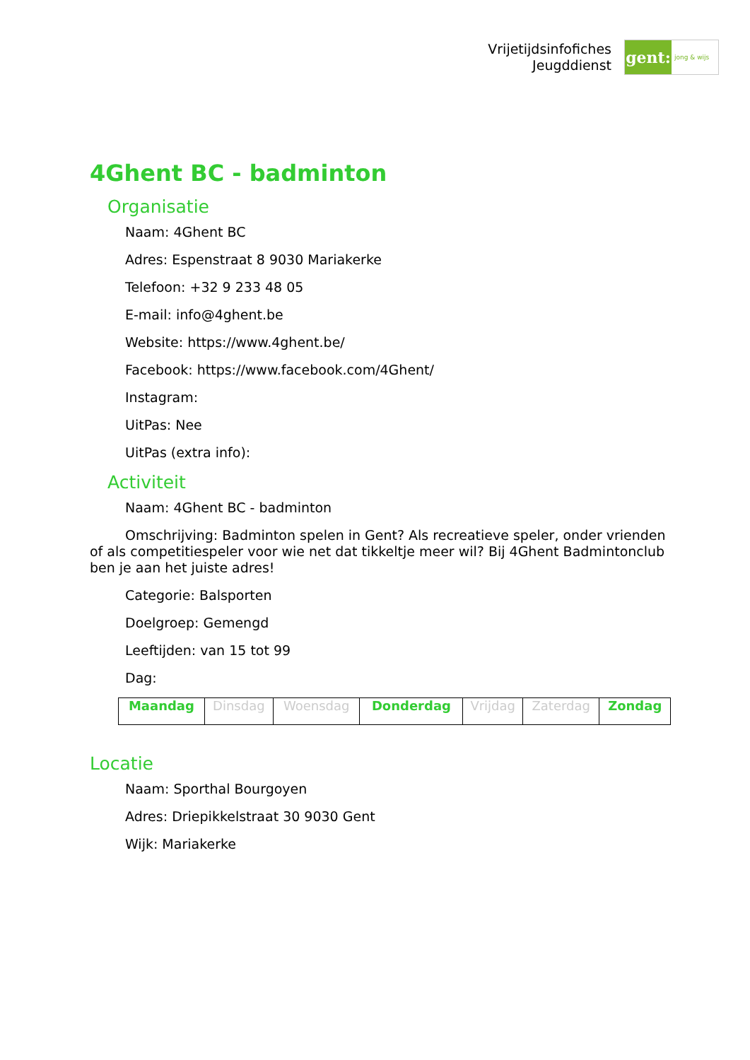Vrijetijdsinfofiches
Jeugddienst
gent:
jong & wijs
4Ghent BC - badminton
Organisatie
Naam: 4Ghent BC
Adres: Espenstraat 8 9030 Mariakerke
Telefoon: +32 9 233 48 05
E-mail: info@4ghent.be
Website: https://www.4ghent.be/
Facebook: https://www.facebook.com/4Ghent/
Instagram:
UitPas: Nee
UitPas (extra info):
Activiteit
Naam: 4Ghent BC - badminton
Omschrijving: Badminton spelen in Gent? Als recreatieve speler, onder vrienden of als competitiespeler voor wie net dat tikkeltje meer wil? Bij 4Ghent Badmintonclub ben je aan het juiste adres!
Categorie: Balsporten
Doelgroep: Gemengd
Leeftijden: van 15 tot 99
Dag:
| Maandag | Dinsdag | Woensdag | Donderdag | Vrijdag | Zaterdag | Zondag |
Locatie
Naam: Sporthal Bourgoyen
Adres: Driepikkelstraat 30 9030 Gent
Wijk: Mariakerke